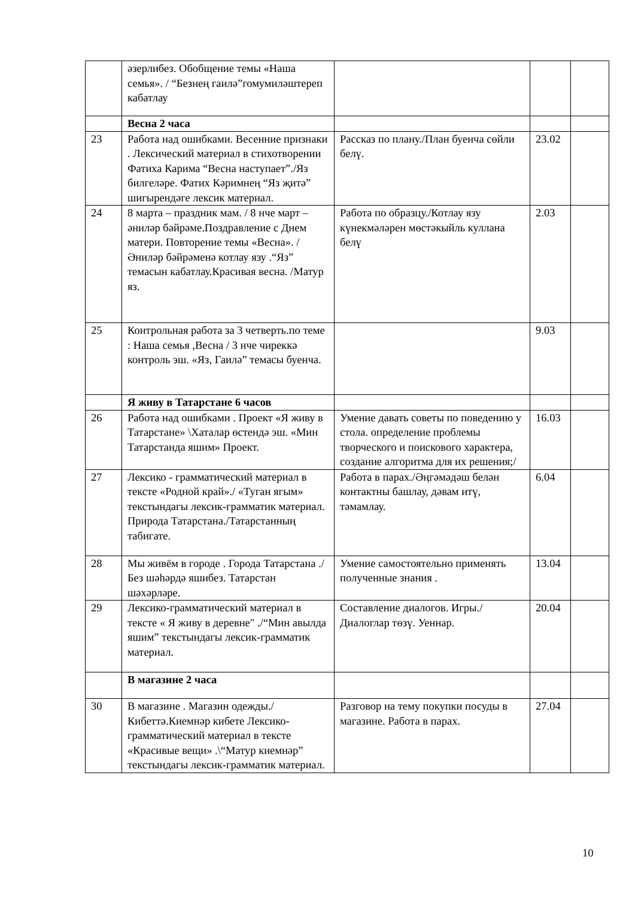| | әзерлибез. Обобщение темы «Наша семья». / “Безнең гаилә”гомумиләштереп кабатлау | | | |
| | Весна 2 часа | | | |
| 23 | Работа над ошибками. Весенние признаки . Лексический материал в стихотворении Фатиха Карима “Весна наступает”./Яз билгеләре. Фатих Кәримнең “Яз җитә” шигырендәге лексик материал. | Рассказ по плану./План буенча сөйли белү. | 23.02 | |
| 24 | 8 марта – праздник мам. / 8 нче март – әниләр бәйрәме.Поздравление с Днем матери. Повторение темы «Весна». /Әниләр бәйрәменә котлау язу .“Яз” темасын кабатлау.Красивая весна. /Матур яз. | Работа по образцу./Котлау язу күнекмәләрен мөстәкыйль куллана белү | 2.03 | |
| 25 | Контрольная работа за 3 четверть.по теме : Наша семья ,Весна / 3 нче чиреккә контроль эш. «Яз, Гаилә” темасы буенча. | | 9.03 | |
| | Я живу в Татарстане 6 часов | | | |
| 26 | Работа над ошибками . Проект «Я живу в Татарстане» \Хаталар өстендә эш. «Мин Татарстанда яшим» Проект. | Умение давать советы по поведению у стола. определение проблемы творческого и поискового характера, создание алгоритма для их решения;/ | 16.03 | |
| 27 | Лексико - грамматический материал в тексте «Родной край»./ «Туган ягым» текстындагы лексик-грамматик материал. Природа Татарстана./Татарстанның табигате. | Работа в парах./Әңгәмәдәш белән контактны башлау, дәвам итү, тәмамлау. | 6.04 | |
| 28 | Мы живём в городе . Города Татарстана ./ Без шәһәрдә яшибез. Татарстан шәхәрләре. | Умение самостоятельно применять полученные знания . | 13.04 | |
| 29 | Лексико-грамматический материал в тексте « Я живу в деревне" ./“Мин авылда яшим” текстындагы лексик-грамматик материал. | Составление диалогов. Игры./ Диалоглар төзү. Уеннар. | 20.04 | |
| | В магазине 2 часа | | | |
| 30 | В магазине . Магазин одежды./ Кибеттә.Киемнәр кибете Лексико-грамматический материал в тексте «Красивые вещи» .\“Матур киемнәр” текстындагы лексик-грамматик материал. | Разговор на тему покупки посуды в магазине. Работа в парах. | 27.04 | |
10